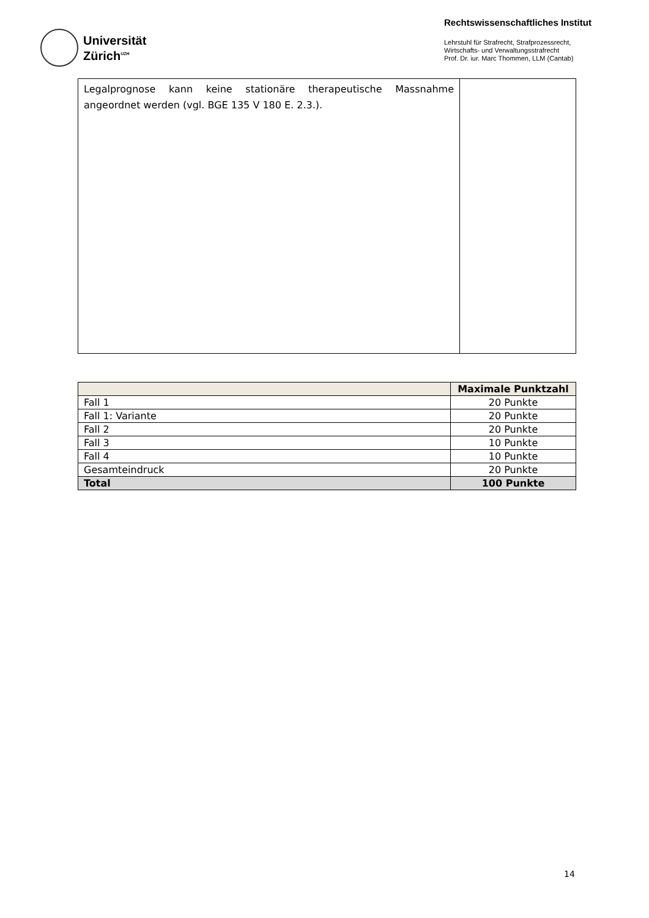Universität
Zürich<sup>UZH</sup>
Rechtswissenschaftliches Institut
Lehrstuhl für Strafrecht, Strafprozessrecht,
Wirtschafts- und Verwaltungsstrafrecht
Prof. Dr. iur. Marc Thommen, LLM (Cantab)
| Legalprognose kann keine stationäre therapeutische Massnahme angeordnet werden (vgl. BGE 135 V 180 E. 2.3.). | |
| | Maximale Punktzahl |
| --- | --- |
| Fall 1 | 20 Punkte |
| Fall 1: Variante | 20 Punkte |
| Fall 2 | 20 Punkte |
| Fall 3 | 10 Punkte |
| Fall 4 | 10 Punkte |
| Gesamteindruck | 20 Punkte |
| Total | 100 Punkte |
14